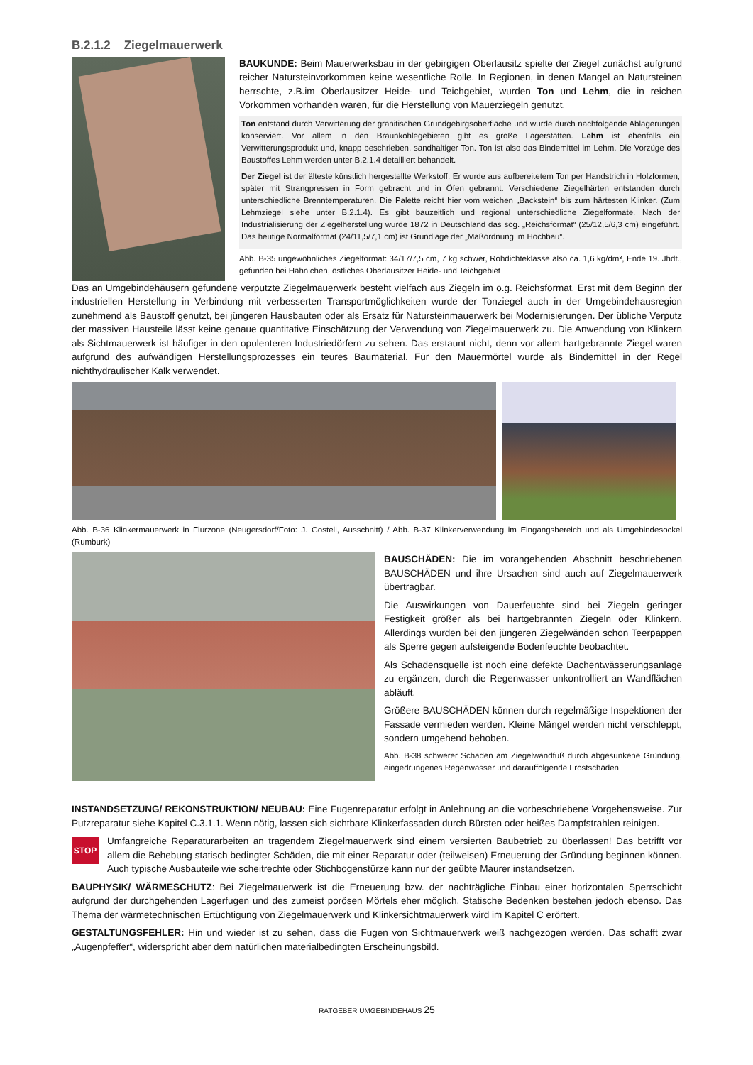B.2.1.2 Ziegelmauerwerk
BAUKUNDE: Beim Mauerwerksbau in der gebirgigen Oberlausitz spielte der Ziegel zunächst aufgrund reicher Natursteinvorkommen keine wesentliche Rolle. In Regionen, in denen Mangel an Natursteinen herrschte, z.B.im Oberlausitzer Heide- und Teichgebiet, wurden Ton und Lehm, die in reichen Vorkommen vorhanden waren, für die Herstellung von Mauerziegeln genutzt.
Ton entstand durch Verwitterung der granitischen Grundgebirgsoberfläche und wurde durch nachfolgende Ablagerungen konserviert. Vor allem in den Braunkohlegebieten gibt es große Lagerstätten. Lehm ist ebenfalls ein Verwitterungsprodukt und, knapp beschrieben, sandhaltiger Ton. Ton ist also das Bindemittel im Lehm. Die Vorzüge des Baustoffes Lehm werden unter B.2.1.4 detailliert behandelt.
Der Ziegel ist der älteste künstlich hergestellte Werkstoff. Er wurde aus aufbereitetem Ton per Handstrich in Holzformen, später mit Strangpressen in Form gebracht und in Öfen gebrannt. Verschiedene Ziegelhärten entstanden durch unterschiedliche Brenntemperaturen. Die Palette reicht hier vom weichen „Backstein“ bis zum härtesten Klinker. (Zum Lehmziegel siehe unter B.2.1.4). Es gibt bauzeitlich und regional unterschiedliche Ziegelformate. Nach der Industrialisierung der Ziegelherstellung wurde 1872 in Deutschland das sog. „Reichsformat“ (25/12,5/6,3 cm) eingeführt. Das heutige Normalformat (24/11,5/7,1 cm) ist Grundlage der „Maßordnung im Hochbau“.
Abb. B-35 ungewöhnliches Ziegelformat: 34/17/7,5 cm, 7 kg schwer, Rohdichteklasse also ca. 1,6 kg/dm³, Ende 19. Jhdt., gefunden bei Hähnichen, östliches Oberlausitzer Heide- und Teichgebiet
Das an Umgebindehäusern gefundene verputzte Ziegelmauerwerk besteht vielfach aus Ziegeln im o.g. Reichsformat. Erst mit dem Beginn der industriellen Herstellung in Verbindung mit verbesserten Transportmöglichkeiten wurde der Tonziegel auch in der Umgebindehausregion zunehmend als Baustoff genutzt, bei jüngeren Hausbauten oder als Ersatz für Natursteinmauerwerk bei Modernisierungen. Der übliche Verputz der massiven Hausteile lässt keine genaue quantitative Einschätzung der Verwendung von Ziegelmauerwerk zu. Die Anwendung von Klinkern als Sichtmauerwerk ist häufiger in den opulenteren Industriedörfern zu sehen. Das erstaunt nicht, denn vor allem hartgebrannte Ziegel waren aufgrund des aufwändigen Herstellungsprozesses ein teures Baumaterial. Für den Mauermörtel wurde als Bindemittel in der Regel nichthydraulischer Kalk verwendet.
Abb. B-36 Klinkermauerwerk in Flurzone (Neugersdorf/Foto: J. Gosteli, Ausschnitt) / Abb. B-37 Klinkerverwendung im Eingangsbereich und als Umgebindesockel (Rumburk)
BAUSCHÄDEN: Die im vorangehenden Abschnitt beschriebenen BAUSCHÄDEN und ihre Ursachen sind auch auf Ziegelmauerwerk übertragbar.
Die Auswirkungen von Dauerfeuchte sind bei Ziegeln geringer Festigkeit größer als bei hartgebrannten Ziegeln oder Klinkern. Allerdings wurden bei den jüngeren Ziegelwänden schon Teerpappen als Sperre gegen aufsteigende Bodenfeuchte beobachtet.
Als Schadensquelle ist noch eine defekte Dachentwässerungsanlage zu ergänzen, durch die Regenwasser unkontrolliert an Wandflächen abläuft.
Größere BAUSCHÄDEN können durch regelmäßige Inspektionen der Fassade vermieden werden. Kleine Mängel werden nicht verschleppt, sondern umgehend behoben.
Abb. B-38 schwerer Schaden am Ziegelwandfuß durch abgesunkene Gründung, eingedrungenes Regenwasser und darauffolgende Frostschäden
INSTANDSETZUNG/ REKONSTRUKTION/ NEUBAU: Eine Fugenreparatur erfolgt in Anlehnung an die vorbeschriebene Vorgehensweise. Zur Putzreparatur siehe Kapitel C.3.1.1. Wenn nötig, lassen sich sichtbare Klinkerfassaden durch Bürsten oder heißes Dampfstrahlen reinigen.
STOP
Umfangreiche Reparaturarbeiten an tragendem Ziegelmauerwerk sind einem versierten Baubetrieb zu überlassen! Das betrifft vor allem die Behebung statisch bedingter Schäden, die mit einer Reparatur oder (teilweisen) Erneuerung der Gründung beginnen können. Auch typische Ausbauteile wie scheitrechte oder Stichbogenstürze kann nur der geübte Maurer instandsetzen.
BAUPHYSIK/ WÄRMESCHUTZ: Bei Ziegelmauerwerk ist die Erneuerung bzw. der nachträgliche Einbau einer horizontalen Sperrschicht aufgrund der durchgehenden Lagerfugen und des zumeist porösen Mörtels eher möglich. Statische Bedenken bestehen jedoch ebenso. Das Thema der wärmetechnischen Ertüchtigung von Ziegelmauerwerk und Klinkersichtmauerwerk wird im Kapitel C erörtert.
GESTALTUNGSFEHLER: Hin und wieder ist zu sehen, dass die Fugen von Sichtmauerwerk weiß nachgezogen werden. Das schafft zwar „Augenpfeffer“, widerspricht aber dem natürlichen materialbedingten Erscheinungsbild.
RATGEBER UMGEBINDEHAUS 25